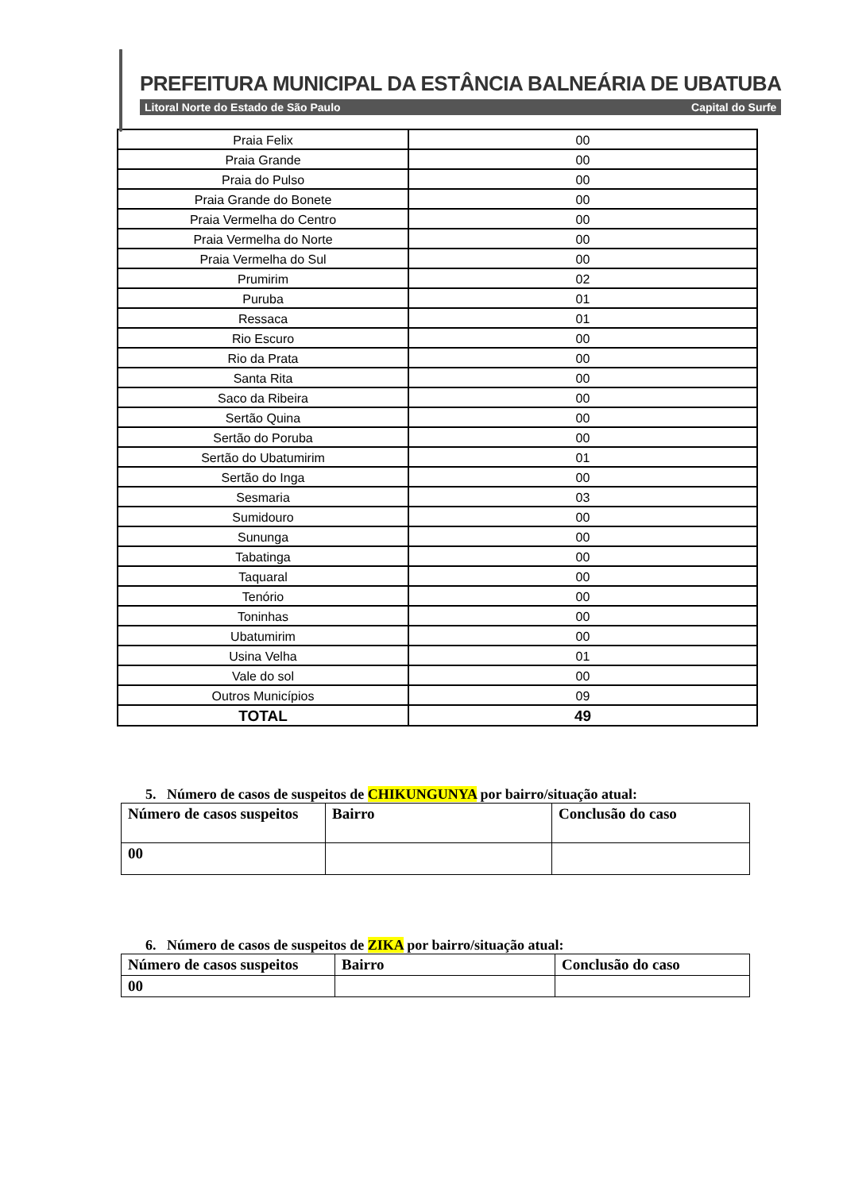PREFEITURA MUNICIPAL DA ESTÂNCIA BALNEÁRIA DE UBATUBA
Litoral Norte do Estado de São Paulo Capital do Surfe
| Praia Felix | 00 |
| Praia Grande | 00 |
| Praia do Pulso | 00 |
| Praia Grande do Bonete | 00 |
| Praia Vermelha do Centro | 00 |
| Praia Vermelha do Norte | 00 |
| Praia Vermelha do Sul | 00 |
| Prumirim | 02 |
| Puruba | 01 |
| Ressaca | 01 |
| Rio Escuro | 00 |
| Rio da Prata | 00 |
| Santa Rita | 00 |
| Saco da Ribeira | 00 |
| Sertão Quina | 00 |
| Sertão do Poruba | 00 |
| Sertão do Ubatumirim | 01 |
| Sertão do Inga | 00 |
| Sesmaria | 03 |
| Sumidouro | 00 |
| Sununga | 00 |
| Tabatinga | 00 |
| Taquaral | 00 |
| Tenório | 00 |
| Toninhas | 00 |
| Ubatumirim | 00 |
| Usina Velha | 01 |
| Vale do sol | 00 |
| Outros Municípios | 09 |
| TOTAL | 49 |
5. Número de casos de suspeitos de CHIKUNGUNYA por bairro/situação atual:
| Número de casos suspeitos | Bairro | Conclusão do caso |
| 00 | | |
6. Número de casos de suspeitos de ZIKA por bairro/situação atual:
| Número de casos suspeitos | Bairro | Conclusão do caso |
| 00 | | |